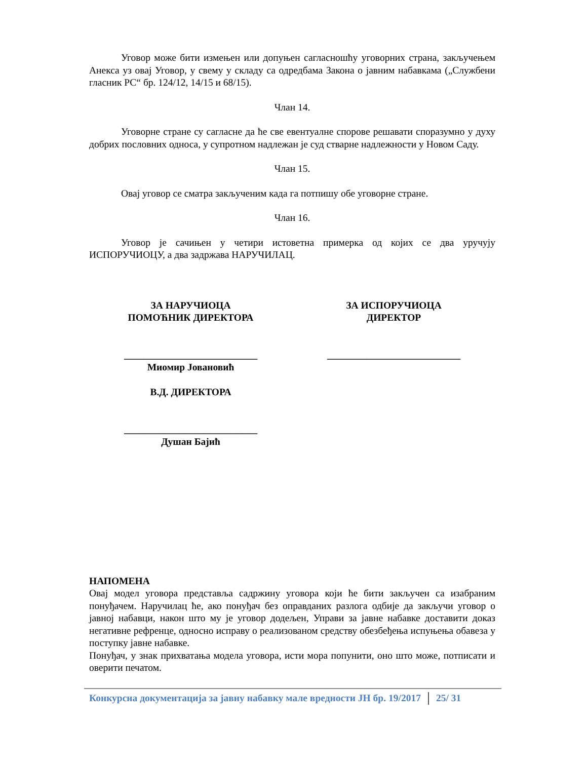Уговор може бити измењен или допуњен сагласношћу уговорних страна, закључењем Анекса уз овај Уговор, у свему у складу са одредбама Закона о јавним набавкама („Службени гласник РС“ бр. 124/12, 14/15 и 68/15).
Члан 14.
Уговорне стране су сагласне да ће све евентуалне спорове решавати споразумно у духу добрих пословних односа, у супротном надлежан је суд стварне надлежности у Новом Саду.
Члан 15.
Овај уговор се сматра закљученим када га потпишу обе уговорне стране.
Члан 16.
Уговор је сачињен у четири истоветна примерка од којих се два уручују ИСПОРУЧИОЦУ, а два задржава НАРУЧИЛАЦ.
ЗА НАРУЧИОЦА
ПОМОЋНИК ДИРЕКТОРА
___________________________
Миомир Јовановић
В.Д. ДИРЕКТОРА
___________________________
Душан Бајић
ЗА ИСПОРУЧИОЦА
ДИРЕКТОР
___________________________
НАПОМЕНА
Овај модел уговора представља садржину уговора који ће бити закључен са изабраним понуђачем. Наручилац ће, ако понуђач без оправданих разлога одбије да закључи уговор о јавној набавци, након што му је уговор додељен, Управи за јавне набавке доставити доказ негативне рефренце, односно исправу о реализованом средству обезбеђења испуњења обавеза у поступку јавне набавке.
Понуђач, у знак прихватања модела уговора, исти мора попунити, оно што може, потписати и оверити печатом.
Конкурсна документација за јавну набавку мале вредности ЈН бр. 19/2017 25/ 31